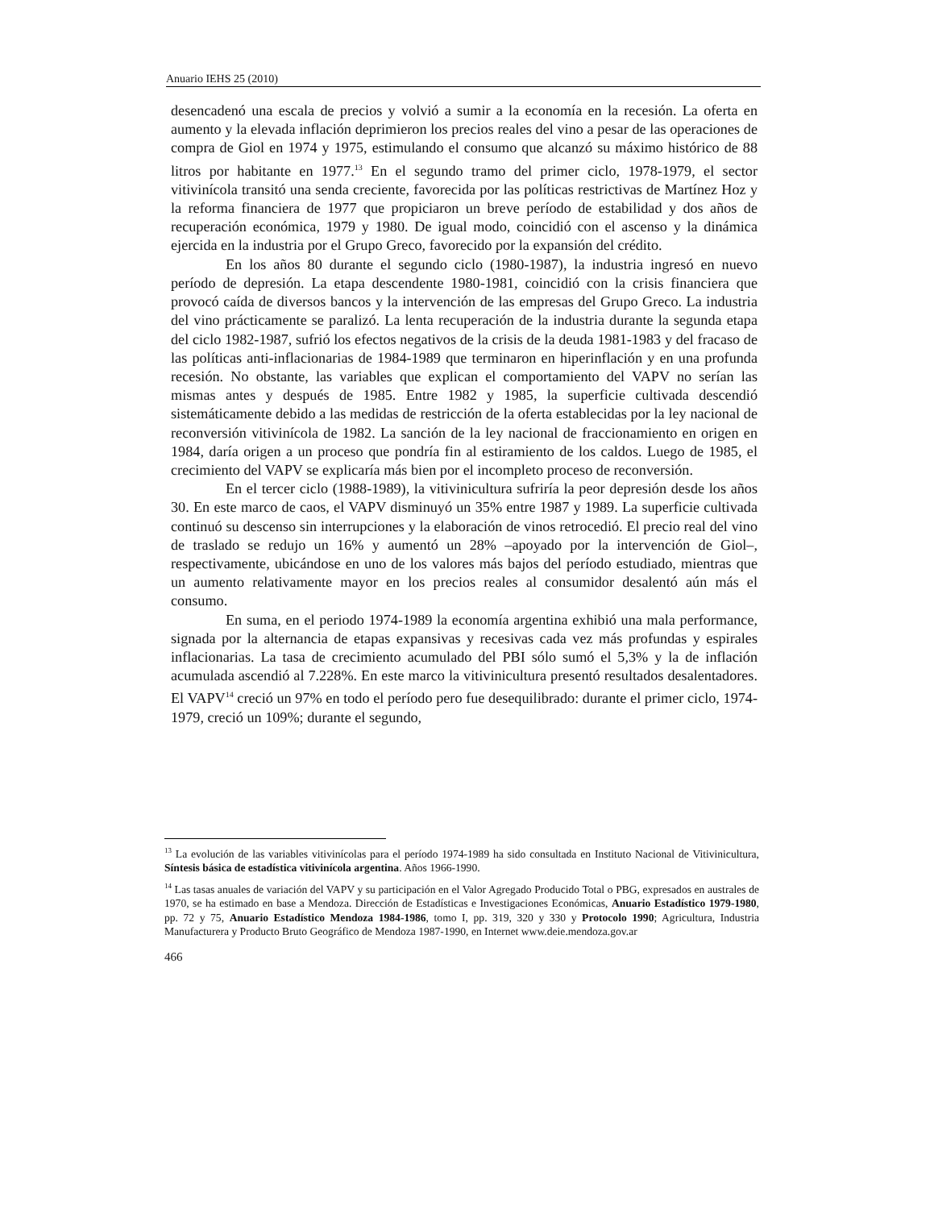Anuario IEHS 25 (2010)
desencadenó una escala de precios y volvió a sumir a la economía en la recesión. La oferta en aumento y la elevada inflación deprimieron los precios reales del vino a pesar de las operaciones de compra de Giol en 1974 y 1975, estimulando el consumo que alcanzó su máximo histórico de 88 litros por habitante en 1977.<sup>13</sup> En el segundo tramo del primer ciclo, 1978-1979, el sector vitivinícola transitó una senda creciente, favorecida por las políticas restrictivas de Martínez Hoz y la reforma financiera de 1977 que propiciaron un breve período de estabilidad y dos años de recuperación económica, 1979 y 1980. De igual modo, coincidió con el ascenso y la dinámica ejercida en la industria por el Grupo Greco, favorecido por la expansión del crédito.
En los años 80 durante el segundo ciclo (1980-1987), la industria ingresó en nuevo período de depresión. La etapa descendente 1980-1981, coincidió con la crisis financiera que provocó caída de diversos bancos y la intervención de las empresas del Grupo Greco. La industria del vino prácticamente se paralizó. La lenta recuperación de la industria durante la segunda etapa del ciclo 1982-1987, sufrió los efectos negativos de la crisis de la deuda 1981-1983 y del fracaso de las políticas anti-inflacionarias de 1984-1989 que terminaron en hiperinflación y en una profunda recesión. No obstante, las variables que explican el comportamiento del VAPV no serían las mismas antes y después de 1985. Entre 1982 y 1985, la superficie cultivada descendió sistemáticamente debido a las medidas de restricción de la oferta establecidas por la ley nacional de reconversión vitivinícola de 1982. La sanción de la ley nacional de fraccionamiento en origen en 1984, daría origen a un proceso que pondría fin al estiramiento de los caldos. Luego de 1985, el crecimiento del VAPV se explicaría más bien por el incompleto proceso de reconversión.
En el tercer ciclo (1988-1989), la vitivinicultura sufriría la peor depresión desde los años 30. En este marco de caos, el VAPV disminuyó un 35% entre 1987 y 1989. La superficie cultivada continuó su descenso sin interrupciones y la elaboración de vinos retrocedió. El precio real del vino de traslado se redujo un 16% y aumentó un 28% –apoyado por la intervención de Giol–, respectivamente, ubicándose en uno de los valores más bajos del período estudiado, mientras que un aumento relativamente mayor en los precios reales al consumidor desalentó aún más el consumo.
En suma, en el periodo 1974-1989 la economía argentina exhibió una mala performance, signada por la alternancia de etapas expansivas y recesivas cada vez más profundas y espirales inflacionarias. La tasa de crecimiento acumulado del PBI sólo sumó el 5,3% y la de inflación acumulada ascendió al 7.228%. En este marco la vitivinicultura presentó resultados desalentadores. El VAPV<sup>14</sup> creció un 97% en todo el período pero fue desequilibrado: durante el primer ciclo, 1974-1979, creció un 109%; durante el segundo,
<sup>13</sup> La evolución de las variables vitivinícolas para el período 1974-1989 ha sido consultada en Instituto Nacional de Vitivinicultura, Síntesis básica de estadística vitivinícola argentina. Años 1966-1990.
<sup>14</sup> Las tasas anuales de variación del VAPV y su participación en el Valor Agregado Producido Total o PBG, expresados en australes de 1970, se ha estimado en base a Mendoza. Dirección de Estadísticas e Investigaciones Económicas, Anuario Estadístico 1979-1980, pp. 72 y 75, Anuario Estadístico Mendoza 1984-1986, tomo I, pp. 319, 320 y 330 y Protocolo 1990; Agricultura, Industria Manufacturera y Producto Bruto Geográfico de Mendoza 1987-1990, en Internet www.deie.mendoza.gov.ar
466